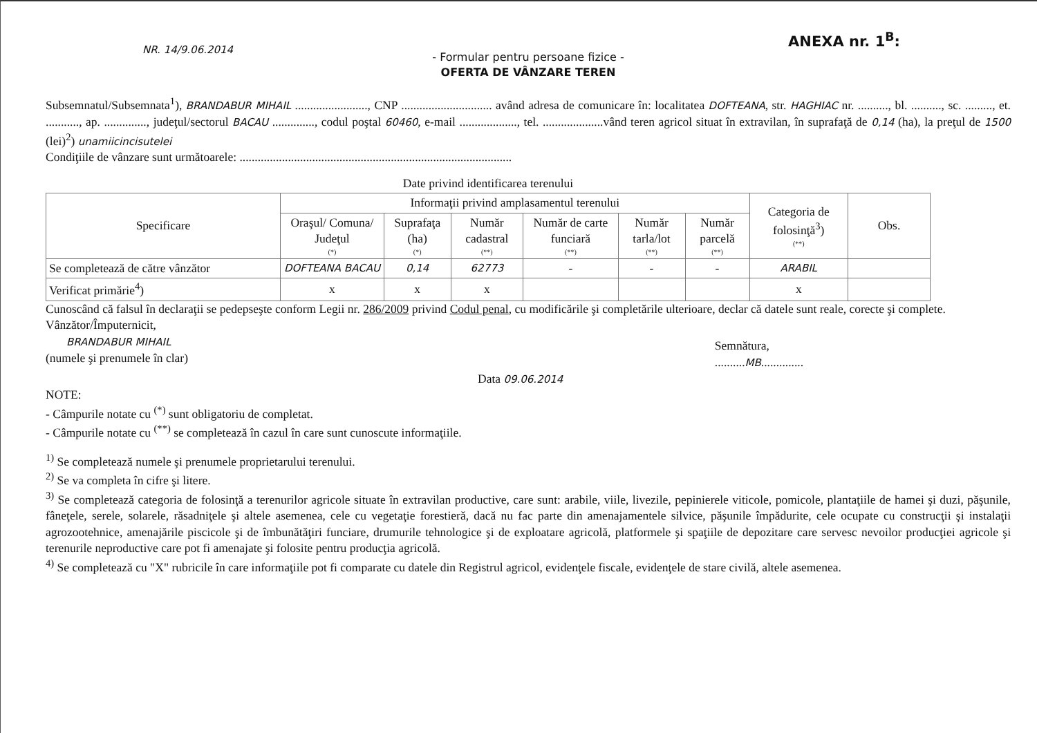NR. 14/9.06.2014
ANEXA nr. 1<sup>B</sup>:
- Formular pentru persoane fizice -
OFERTA DE VÂNZARE TEREN
Subsemnatul/Subsemnata<sup>1</sup>), BRANDABUR MIHAIL ........................, CNP .............................. având adresa de comunicare în: localitatea DOFTEANA, str. HAGHIAC nr. .........., bl. .........., sc. ........., et. ..........., ap. .............., judeţul/sectorul BACAU .............., codul poştal 60460, e-mail ..................., tel. ....................vând teren agricol situat în extravilan, în suprafaţă de 0,14 (ha), la preţul de 1500 (lei)<sup>2</sup>) unamiicincisutelei
Condiţiile de vânzare sunt următoarele: ..........................................................................................
Date privind identificarea terenului
| Specificare | Informaţii privind amplasamentul terenului | | | | | | Categoria de folosinţă<sup>3</sup>) (**) | Obs. |
| --- | --- | --- | --- | --- | --- | --- | --- | --- |
| | Oraşul/ Comuna/ Judeţul (*) | Suprafaţa (ha) (*) | Număr cadastral (**) | Număr de carte funciară (**) | Număr tarla/lot (**) | Număr parcelă (**) | | |
| Se completează de către vânzător | DOFTEANA BACAU | 0,14 | 62773 | - | - | - | ARABIL | |
| Verificat primărie<sup>4</sup>) | x | x | x | | | | x | |
Cunoscând că falsul în declaraţii se pedepseşte conform Legii nr. 286/2009 privind Codul penal, cu modificările şi completările ulterioare, declar că datele sunt reale, corecte şi complete.
Vânzător/Împuternicit,
BRANDABUR MIHAIL
(numele şi prenumele în clar)
Semnătura,
..........MB..............
Data 09.06.2014
NOTE:
- Câmpurile notate cu <sup>(*)</sup> sunt obligatoriu de completat.
- Câmpurile notate cu <sup>(**)</sup> se completează în cazul în care sunt cunoscute informaţiile.
<sup>1)</sup> Se completează numele şi prenumele proprietarului terenului.
<sup>2)</sup> Se va completa în cifre şi litere.
<sup>3)</sup> Se completează categoria de folosinţă a terenurilor agricole situate în extravilan productive, care sunt: arabile, viile, livezile, pepinierele viticole, pomicole, plantaţiile de hamei şi duzi, păşunile, fâneţele, serele, solarele, răsadniţele şi altele asemenea, cele cu vegetaţie forestieră, dacă nu fac parte din amenajamentele silvice, păşunile împădurite, cele ocupate cu construcţii şi instalaţii agrozootehnice, amenajările piscicole şi de îmbunătăţiri funciare, drumurile tehnologice şi de exploatare agricolă, platformele şi spaţiile de depozitare care servesc nevoilor producţiei agricole şi terenurile neproductive care pot fi amenajate şi folosite pentru producţia agricolă.
<sup>4)</sup> Se completează cu "X" rubricile în care informaţiile pot fi comparate cu datele din Registrul agricol, evidenţele fiscale, evidenţele de stare civilă, altele asemenea.